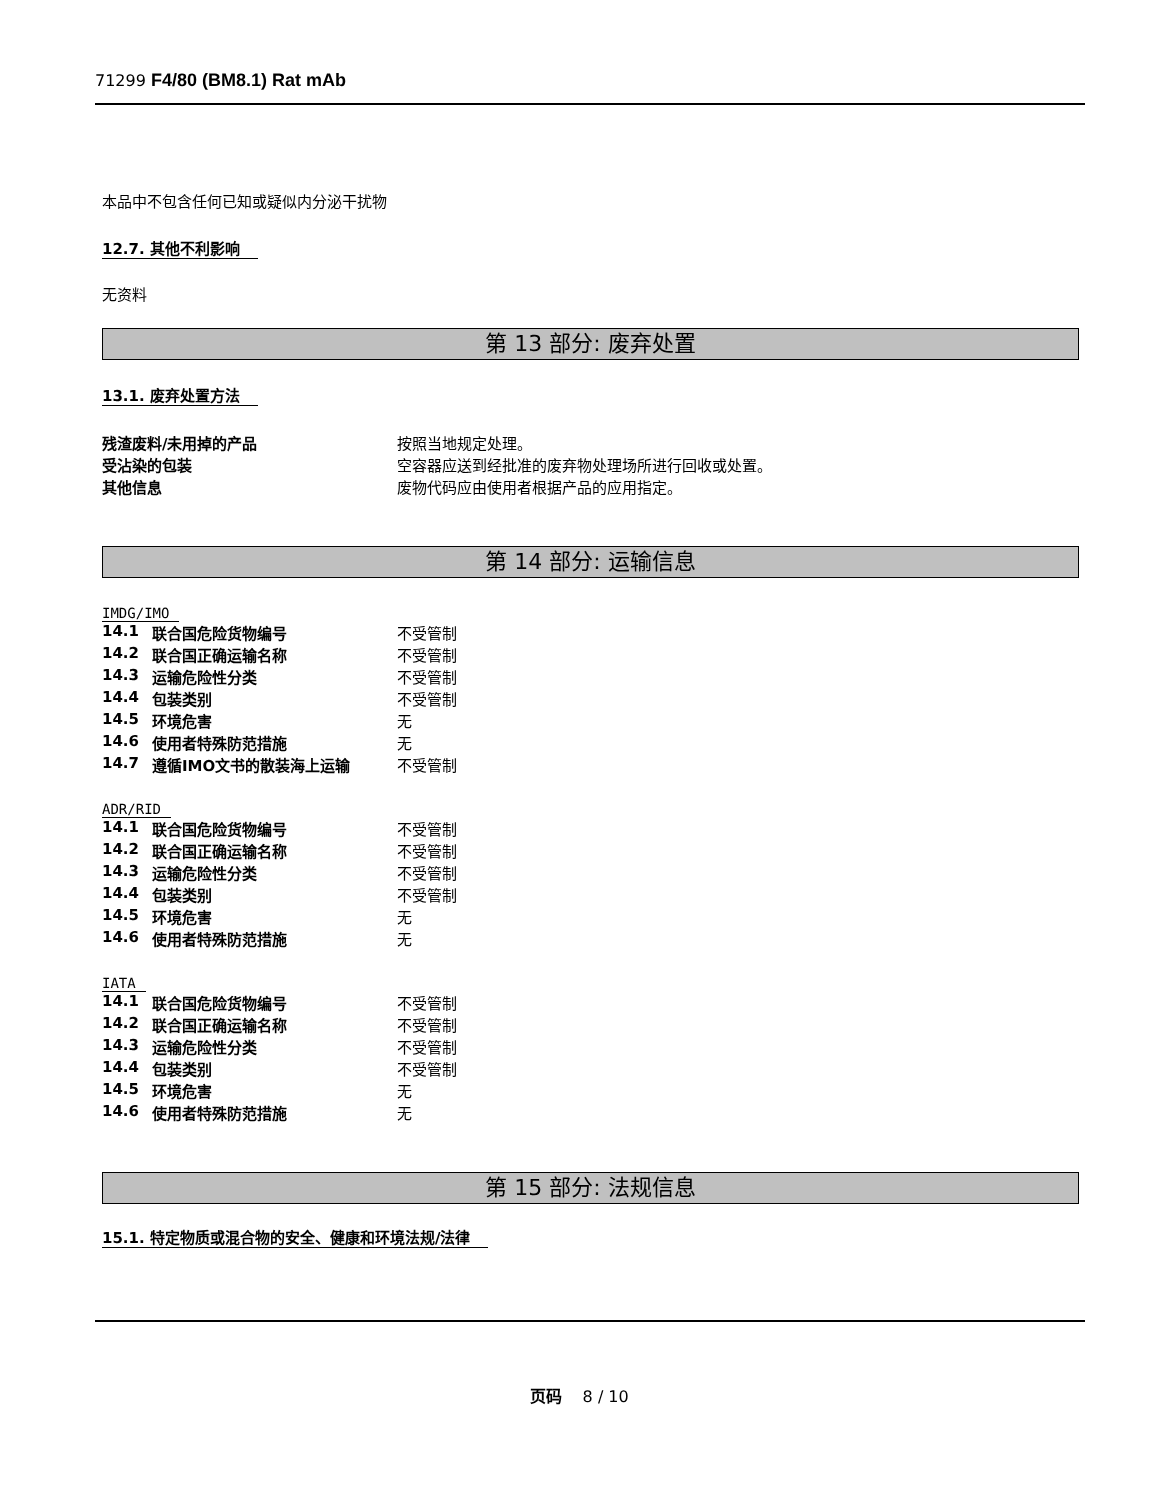71299 F4/80 (BM8.1) Rat mAb
本品中不包含任何已知或疑似内分泌干扰物
12.7. 其他不利影响
无资料
第 13 部分: 废弃处置
13.1. 废弃处置方法
| 残渣废料/未用掉的产品 | 按照当地规定处理。 |
| 受沾染的包装 | 空容器应送到经批准的废弃物处理场所进行回收或处置。 |
| 其他信息 | 废物代码应由使用者根据产品的应用指定。 |
第 14 部分: 运输信息
IMDG/IMO
| 14.1 | 联合国危险货物编号 | 不受管制 |
| 14.2 | 联合国正确运输名称 | 不受管制 |
| 14.3 | 运输危险性分类 | 不受管制 |
| 14.4 | 包装类别 | 不受管制 |
| 14.5 | 环境危害 | 无 |
| 14.6 | 使用者特殊防范措施 | 无 |
| 14.7 | 遵循IMO文书的散装海上运输 | 不受管制 |
ADR/RID
| 14.1 | 联合国危险货物编号 | 不受管制 |
| 14.2 | 联合国正确运输名称 | 不受管制 |
| 14.3 | 运输危险性分类 | 不受管制 |
| 14.4 | 包装类别 | 不受管制 |
| 14.5 | 环境危害 | 无 |
| 14.6 | 使用者特殊防范措施 | 无 |
IATA
| 14.1 | 联合国危险货物编号 | 不受管制 |
| 14.2 | 联合国正确运输名称 | 不受管制 |
| 14.3 | 运输危险性分类 | 不受管制 |
| 14.4 | 包装类别 | 不受管制 |
| 14.5 | 环境危害 | 无 |
| 14.6 | 使用者特殊防范措施 | 无 |
第 15 部分: 法规信息
15.1. 特定物质或混合物的安全、健康和环境法规/法律
页码 8 / 10